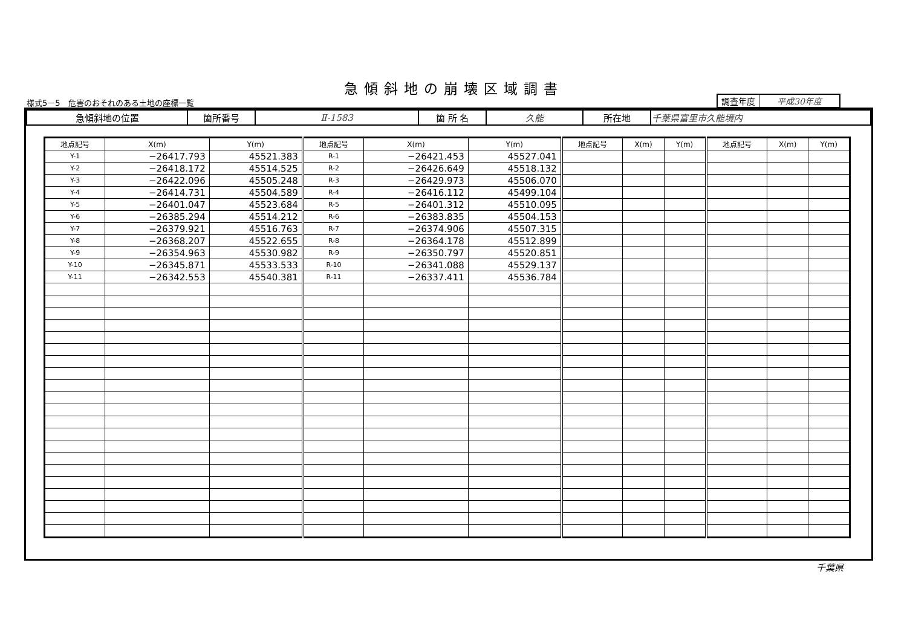急傾斜地の崩壊区域調書
様式5－5　危害のおそれのある土地の座標一覧
| 調査年度 | 平成30年度 |
| 急傾斜地の位置 | 箇所番号 | Ⅱ-1583 | 箇 所 名 | 久能 | 所在地 | 千葉県富里市久能境内 |
| 地点記号 | X(m) | Y(m) | 地点記号 | X(m) | Y(m) | 地点記号 | X(m) | Y(m) | 地点記号 | X(m) | Y(m) |
| --- | --- | --- | --- | --- | --- | --- | --- | --- | --- | --- | --- |
| Y-1 | −26417.793 | 45521.383 | R-1 | −26421.453 | 45527.041 | | | | | | |
| Y-2 | −26418.172 | 45514.525 | R-2 | −26426.649 | 45518.132 | | | | | | |
| Y-3 | −26422.096 | 45505.248 | R-3 | −26429.973 | 45506.070 | | | | | | |
| Y-4 | −26414.731 | 45504.589 | R-4 | −26416.112 | 45499.104 | | | | | | |
| Y-5 | −26401.047 | 45523.684 | R-5 | −26401.312 | 45510.095 | | | | | | |
| Y-6 | −26385.294 | 45514.212 | R-6 | −26383.835 | 45504.153 | | | | | | |
| Y-7 | −26379.921 | 45516.763 | R-7 | −26374.906 | 45507.315 | | | | | | |
| Y-8 | −26368.207 | 45522.655 | R-8 | −26364.178 | 45512.899 | | | | | | |
| Y-9 | −26354.963 | 45530.982 | R-9 | −26350.797 | 45520.851 | | | | | | |
| Y-10 | −26345.871 | 45533.533 | R-10 | −26341.088 | 45529.137 | | | | | | |
| Y-11 | −26342.553 | 45540.381 | R-11 | −26337.411 | 45536.784 | | | | | | |
千葉県